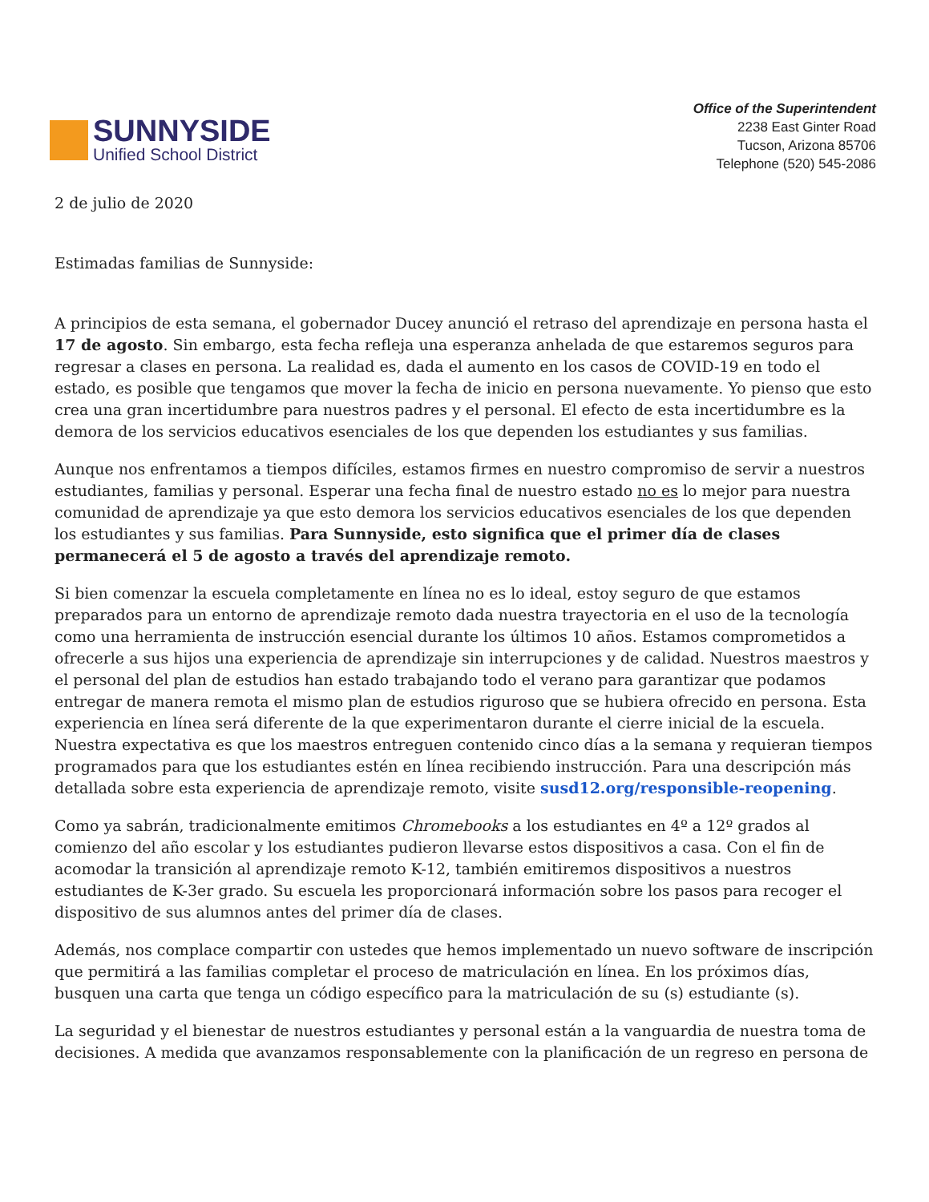SUNNYSIDE
Unified School District
Office of the Superintendent
2238 East Ginter Road
Tucson, Arizona 85706
Telephone (520) 545-2086
2 de julio de 2020
Estimadas familias de Sunnyside:
A principios de esta semana, el gobernador Ducey anunció el retraso del aprendizaje en persona hasta el 17 de agosto. Sin embargo, esta fecha refleja una esperanza anhelada de que estaremos seguros para regresar a clases en persona. La realidad es, dada el aumento en los casos de COVID-19 en todo el estado, es posible que tengamos que mover la fecha de inicio en persona nuevamente. Yo pienso que esto crea una gran incertidumbre para nuestros padres y el personal. El efecto de esta incertidumbre es la demora de los servicios educativos esenciales de los que dependen los estudiantes y sus familias.
Aunque nos enfrentamos a tiempos difíciles, estamos firmes en nuestro compromiso de servir a nuestros estudiantes, familias y personal. Esperar una fecha final de nuestro estado no es lo mejor para nuestra comunidad de aprendizaje ya que esto demora los servicios educativos esenciales de los que dependen los estudiantes y sus familias. Para Sunnyside, esto significa que el primer día de clases permanecerá el 5 de agosto a través del aprendizaje remoto.
Si bien comenzar la escuela completamente en línea no es lo ideal, estoy seguro de que estamos preparados para un entorno de aprendizaje remoto dada nuestra trayectoria en el uso de la tecnología como una herramienta de instrucción esencial durante los últimos 10 años. Estamos comprometidos a ofrecerle a sus hijos una experiencia de aprendizaje sin interrupciones y de calidad. Nuestros maestros y el personal del plan de estudios han estado trabajando todo el verano para garantizar que podamos entregar de manera remota el mismo plan de estudios riguroso que se hubiera ofrecido en persona. Esta experiencia en línea será diferente de la que experimentaron durante el cierre inicial de la escuela. Nuestra expectativa es que los maestros entreguen contenido cinco días a la semana y requieran tiempos programados para que los estudiantes estén en línea recibiendo instrucción. Para una descripción más detallada sobre esta experiencia de aprendizaje remoto, visite susd12.org/responsible-reopening.
Como ya sabrán, tradicionalmente emitimos Chromebooks a los estudiantes en 4º a 12º grados al comienzo del año escolar y los estudiantes pudieron llevarse estos dispositivos a casa. Con el fin de acomodar la transición al aprendizaje remoto K-12, también emitiremos dispositivos a nuestros estudiantes de K-3er grado. Su escuela les proporcionará información sobre los pasos para recoger el dispositivo de sus alumnos antes del primer día de clases.
Además, nos complace compartir con ustedes que hemos implementado un nuevo software de inscripción que permitirá a las familias completar el proceso de matriculación en línea. En los próximos días, busquen una carta que tenga un código específico para la matriculación de su (s) estudiante (s).
La seguridad y el bienestar de nuestros estudiantes y personal están a la vanguardia de nuestra toma de decisiones. A medida que avanzamos responsablemente con la planificación de un regreso en persona de